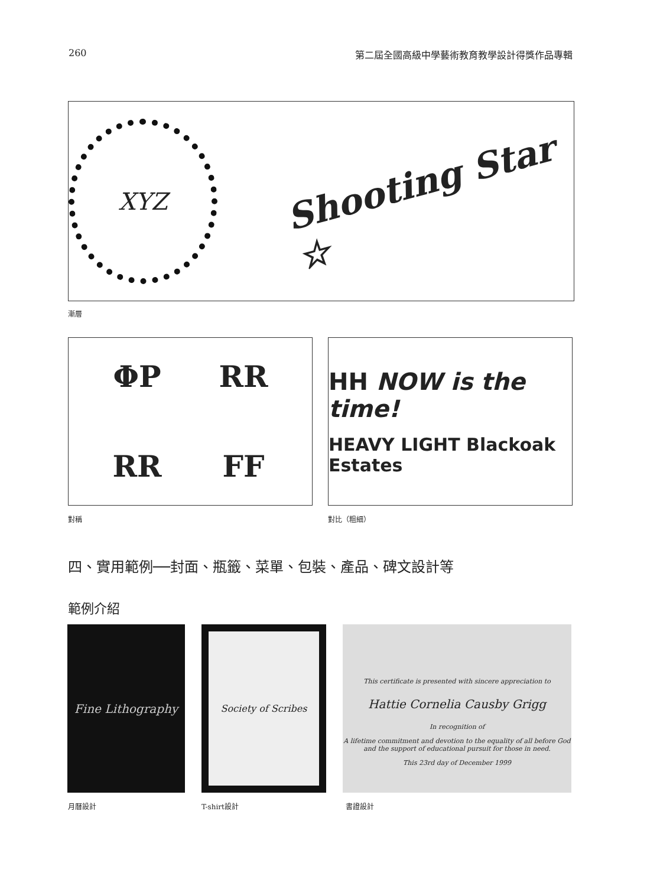260 第二屆全國高級中學藝術教育教學設計得獎作品專輯
XYZ
Shooting Star ☆
漸層
ΦP RR RR FF
HH NOW is the time!
HEAVY LIGHT Blackoak Estates
對稱 對比（粗細）
四、實用範例──封面、瓶籤、菜單、包裝、產品、碑文設計等
範例介紹
Fine Lithography Society of Scribes
This certificate is presented with sincere appreciation to
Hattie Cornelia Causby Grigg
In recognition of
A lifetime commitment and devotion to the equality of all before God
and the support of educational pursuit for those in need.
This 23rd day of December 1999
月曆設計 T-shirt設計 書證設計